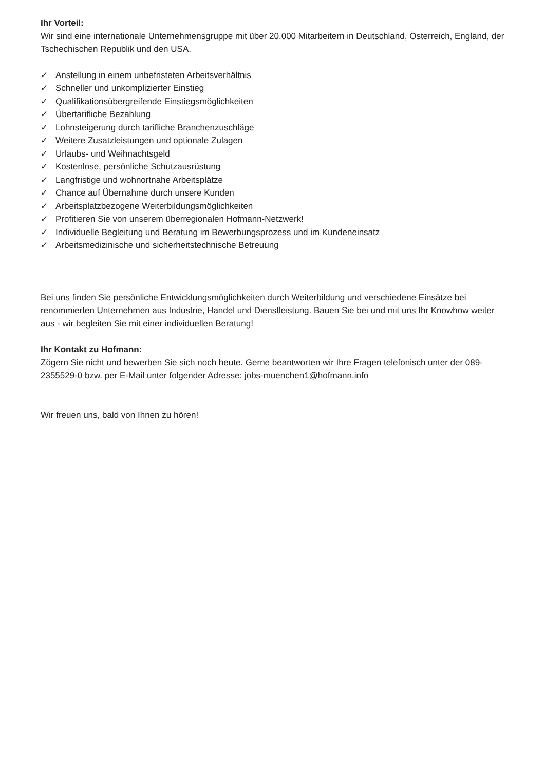Ihr Vorteil:
Wir sind eine internationale Unternehmensgruppe mit über 20.000 Mitarbeitern in Deutschland, Österreich, England, der Tschechischen Republik und den USA.
✓ Anstellung in einem unbefristeten Arbeitsverhältnis
✓ Schneller und unkomplizierter Einstieg
✓ Qualifikationsübergreifende Einstiegsmöglichkeiten
✓ Übertarifliche Bezahlung
✓ Lohnsteigerung durch tarifliche Branchenzuschläge
✓ Weitere Zusatzleistungen und optionale Zulagen
✓ Urlaubs- und Weihnachtsgeld
✓ Kostenlose, persönliche Schutzausrüstung
✓ Langfristige und wohnortnahe Arbeitsplätze
✓ Chance auf Übernahme durch unsere Kunden
✓ Arbeitsplatzbezogene Weiterbildungsmöglichkeiten
✓ Profitieren Sie von unserem überregionalen Hofmann-Netzwerk!
✓ Individuelle Begleitung und Beratung im Bewerbungsprozess und im Kundeneinsatz
✓ Arbeitsmedizinische und sicherheitstechnische Betreuung
Bei uns finden Sie persönliche Entwicklungsmöglichkeiten durch Weiterbildung und verschiedene Einsätze bei renommierten Unternehmen aus Industrie, Handel und Dienstleistung. Bauen Sie bei und mit uns Ihr Knowhow weiter aus - wir begleiten Sie mit einer individuellen Beratung!
Ihr Kontakt zu Hofmann:
Zögern Sie nicht und bewerben Sie sich noch heute. Gerne beantworten wir Ihre Fragen telefonisch unter der 089-2355529-0 bzw. per E-Mail unter folgender Adresse: jobs-muenchen1@hofmann.info
Wir freuen uns, bald von Ihnen zu hören!